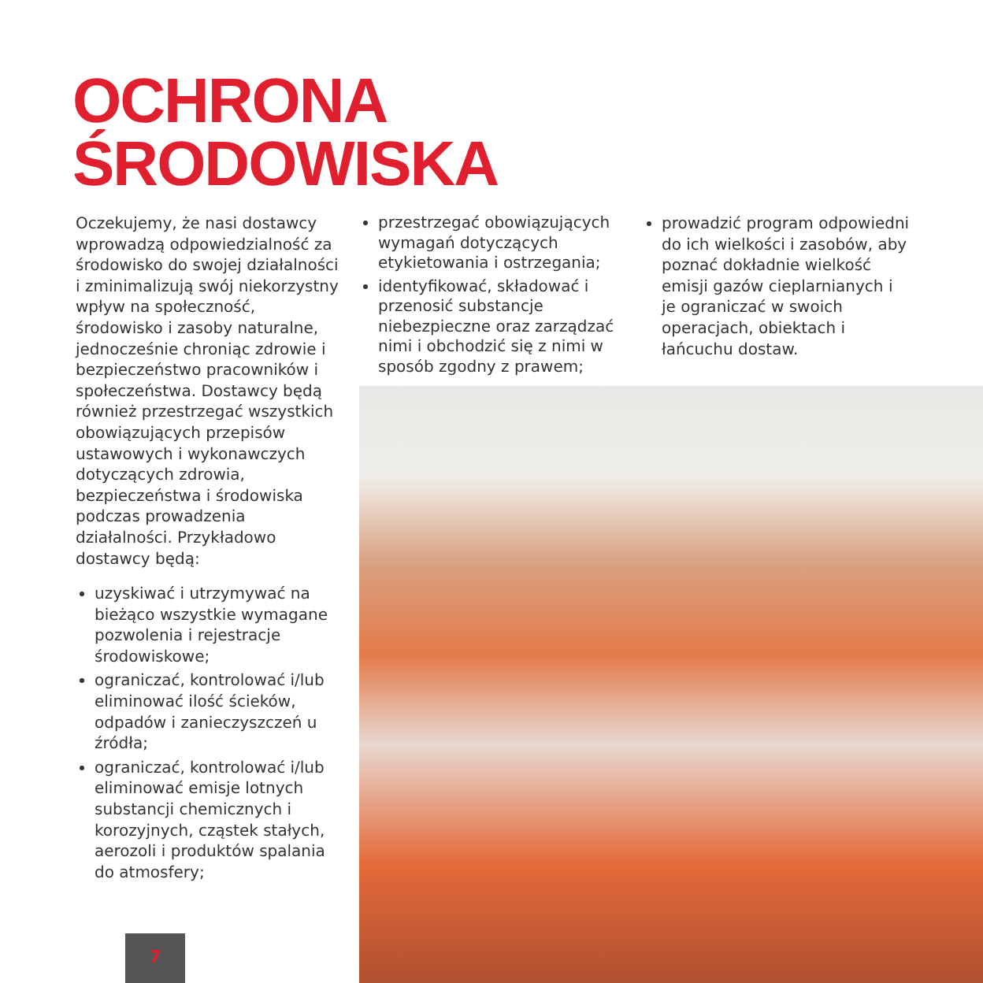OCHRONA
ŚRODOWISKA
Oczekujemy, że nasi dostawcy wprowadzą odpowiedzialność za środowisko do swojej działalności i zminimalizują swój niekorzystny wpływ na społeczność, środowisko i zasoby naturalne, jednocześnie chroniąc zdrowie i bezpieczeństwo pracowników i społeczeństwa. Dostawcy będą również przestrzegać wszystkich obowiązujących przepisów ustawowych i wykonawczych dotyczących zdrowia, bezpieczeństwa i środowiska podczas prowadzenia działalności. Przykładowo dostawcy będą:
uzyskiwać i utrzymywać na bieżąco wszystkie wymagane pozwolenia i rejestracje środowiskowe;
ograniczać, kontrolować i/lub eliminować ilość ścieków, odpadów i zanieczyszczeń u źródła;
ograniczać, kontrolować i/lub eliminować emisje lotnych substancji chemicznych i korozyjnych, cząstek stałych, aerozoli i produktów spalania do atmosfery;
przestrzegać obowiązujących wymagań dotyczących etykietowania i ostrzegania;
identyfikować, składować i przenosić substancje niebezpieczne oraz zarządzać nimi i obchodzić się z nimi w sposób zgodny z prawem;
prowadzić program odpowiedni do ich wielkości i zasobów, aby poznać dokładnie wielkość emisji gazów cieplarnianych i je ograniczać w swoich operacjach, obiektach i łańcuchu dostaw.
7